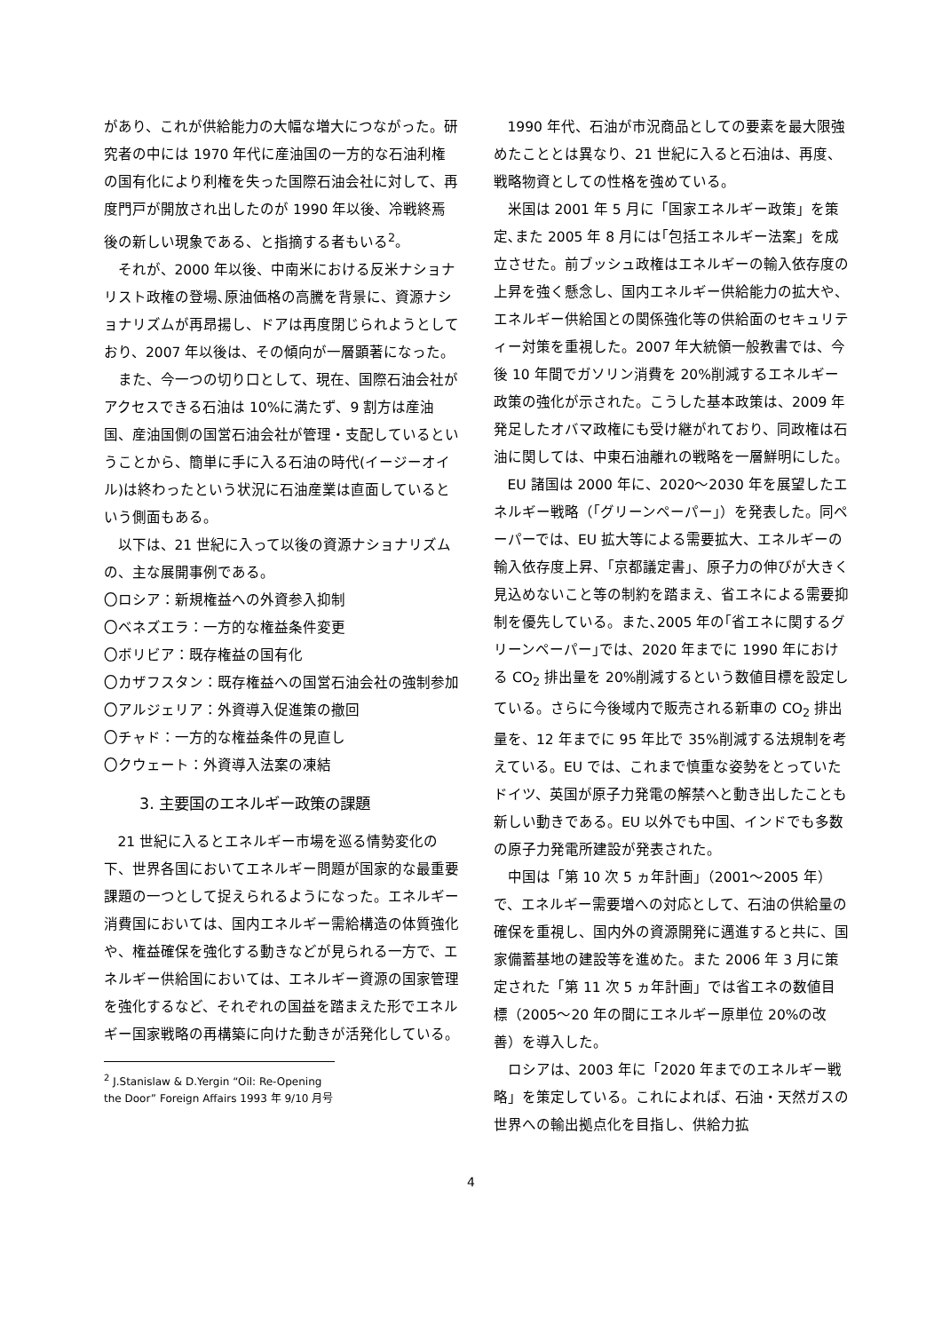があり、これが供給能力の大幅な増大につながった。研究者の中には 1970 年代に産油国の一方的な石油利権の国有化により利権を失った国際石油会社に対して、再度門戸が開放され出したのが 1990 年以後、冷戦終焉後の新しい現象である、と指摘する者もいる<sup>2</sup>。
それが、2000 年以後、中南米における反米ナショナリスト政権の登場､原油価格の高騰を背景に、資源ナショナリズムが再昂揚し、ドアは再度閉じられようとしており、2007 年以後は、その傾向が一層顕著になった。
また、今一つの切り口として、現在、国際石油会社がアクセスできる石油は 10%に満たず、9 割方は産油国、産油国側の国営石油会社が管理・支配しているということから、簡単に手に入る石油の時代(イージーオイル)は終わったという状況に石油産業は直面しているという側面もある。
以下は、21 世紀に入って以後の資源ナショナリズムの、主な展開事例である。
〇ロシア：新規権益への外資参入抑制
〇ベネズエラ：一方的な権益条件変更
〇ボリビア：既存権益の国有化
〇カザフスタン：既存権益への国営石油会社の強制参加
〇アルジェリア：外資導入促進策の撤回
〇チャド：一方的な権益条件の見直し
〇クウェート：外資導入法案の凍結
3. 主要国のエネルギー政策の課題
21 世紀に入るとエネルギー市場を巡る情勢変化の下、世界各国においてエネルギー問題が国家的な最重要課題の一つとして捉えられるようになった。エネルギー消費国においては、国内エネルギー需給構造の体質強化や、権益確保を強化する動きなどが見られる一方で、エネルギー供給国においては、エネルギー資源の国家管理を強化するなど、それぞれの国益を踏まえた形でエネルギー国家戦略の再構築に向けた動きが活発化している。
<sup>2</sup> J.Stanislaw & D.Yergin “Oil: Re-Opening the Door” Foreign Affairs 1993 年 9/10 月号
1990 年代、石油が市況商品としての要素を最大限強めたこととは異なり、21 世紀に入ると石油は、再度、戦略物資としての性格を強めている。
米国は 2001 年 5 月に「国家エネルギー政策」を策定､また 2005 年 8 月には｢包括エネルギー法案」を成立させた。前ブッシュ政権はエネルギーの輸入依存度の上昇を強く懸念し、国内エネルギー供給能力の拡大や、エネルギー供給国との関係強化等の供給面のセキュリティー対策を重視した。2007 年大統領一般教書では、今後 10 年間でガソリン消費を 20%削減するエネルギー政策の強化が示された。こうした基本政策は、2009 年発足したオバマ政権にも受け継がれており、同政権は石油に関しては、中東石油離れの戦略を一層鮮明にした。
EU 諸国は 2000 年に、2020～2030 年を展望したエネルギー戦略（｢グリーンペーパー｣）を発表した。同ペーパーでは、EU 拡大等による需要拡大、エネルギーの輸入依存度上昇、｢京都議定書｣、原子力の伸びが大きく見込めないこと等の制約を踏まえ、省エネによる需要抑制を優先している。また､2005 年の｢省エネに関するグリーンペーパー｣では、2020 年までに 1990 年における CO<sub>2</sub> 排出量を 20%削減するという数値目標を設定している。さらに今後域内で販売される新車の CO<sub>2</sub> 排出量を、12 年までに 95 年比で 35%削減する法規制を考えている。EU では、これまで慎重な姿勢をとっていたドイツ、英国が原子力発電の解禁へと動き出したことも新しい動きである。EU 以外でも中国、インドでも多数の原子力発電所建設が発表された。
中国は「第 10 次 5 ヵ年計画」（2001～2005 年）で、エネルギー需要増への対応として、石油の供給量の確保を重視し、国内外の資源開発に邁進すると共に、国家備蓄基地の建設等を進めた。また 2006 年 3 月に策定された「第 11 次 5 ヵ年計画」では省エネの数値目標（2005～20 年の間にエネルギー原単位 20%の改善）を導入した。
ロシアは、2003 年に「2020 年までのエネルギー戦略」を策定している。これによれば、石油・天然ガスの世界への輸出拠点化を目指し、供給力拡
4